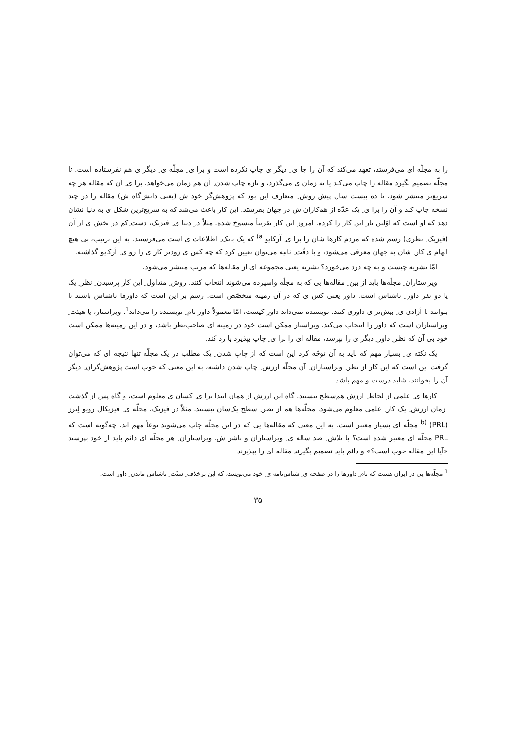را به مجلّه ای می‌فرستد، تعهد می‌کند که آن را جا ی ِ دیگر ی چاپ نکرده است و برا ی ِ مجلّه ی ِ دیگر ی هم نفرستاده است. تا مجلّه تصمیم بگیرد مقاله را چاپ می‌کند یا نه زمان ی می‌گذرد، و تازه چاپ شدن ِ آن هم زمان می‌خواهد. برا ی ِ آن که مقاله هر چه سریع‌تر منتشر شود، تا ده بیست سال پیش روش ِ متعارف این بود که پژوهش‌گر خود ش (یعنی دانش‌گاه ش) مقاله را در چند نسخه چاپ کند و آن را برا ی ِ یک عدّه از هم‌کاران ش در جهان بفرستد. این کار باعث می‌شد که به سریع‌ترین شکل ی به دنیا نشان دهد که او است که اوّلین بار این کار را کرده. امروز این کار تقریباً منسوخ شده. مثلاً در دنیا ی ِ فیزیک، دست ِکم در بخش ی از آن (فیزیک ِ نظری) رسم شده که مردم کارها شان را برا ی ِ آرکایو <sup>a)</sup> که یک بانک ِ اطلاعات ی است می‌فرستند. به این ترتیب، بی هیچ ابهام ی کار ِ شان به جهان معرفی می‌شود، و با دقّت ِ ثانیه می‌توان تعیین کرد که چه کس ی زودتر کار ی را رو ی ِ آرکایو گذاشته.
امّا نشریه چیست و به چه درد می‌خورد؟ نشریه یعنی مجموعه ای از مقاله‌ها که مرتب منتشر می‌شود.
ویراستاران ِ مجلّه‌ها باید از بین ِ مقاله‌ها یی که به مجلّه واسپرده می‌شوند انتخاب کنند. روش ِ متداول ِ این کار پرسیدن ِ نظر ِ یک یا دو نفر داور ِ ناشناس است. داور یعنی کس ی که در آن زمینه متخصّص است. رسم بر این است که داورها ناشناس باشند تا بتوانند با آزادی ی ِ بیش‌تر ی داوری کنند. نویسنده نمی‌داند داور کیست، امّا معمولاً داور نام ِ نویسنده را می‌داند<sup>1</sup>. ویراستار، یا هیئت ِ ویراستاران است که داور را انتخاب می‌کند. ویراستار ممکن است خود در زمینه ای صاحب‌نظر باشد، و در این زمینه‌ها ممکن است خود بی آن که نظر ِ داور ِ دیگر ی را بپرسد، مقاله ای را برا ی ِ چاپ بپذیرد یا رد کند.
یک نکته ی ِ بسیار مهم که باید به آن توجّه کرد این است که از چاپ شدن ِ یک مطلب در یک مجلّه تنها نتیجه ای که می‌توان گرفت این است که این کار از نظر ِ ویراستاران ِ آن مجلّه ارزش ِ چاپ شدن داشته، به این معنی که خوب است پژوهش‌گران ِ دیگر آن را بخوانند، شاید درست و مهم باشد.
کارها ی ِ علمی از لحاظ ِ ارزش هم‌سطح نیستند. گاه این ارزش از همان ابتدا برا ی ِ کسان ی معلوم است، و گاه پس از گذشت ِ زمان ارزش ِ یک کار ِ علمی معلوم می‌شود. مجلّه‌ها هم از نظر ِ سطح یک‌سان نیستند. مثلاً در فیزیک، مجلّه ی ِ فیزیکال رویو لِترز <sup>b)</sup> (PRL) مجلّه ای بسیار معتبر است، به این معنی که مقاله‌ها یی که در این مجلّه چاپ می‌شوند نوعاً مهم اند. چه‌گونه است که PRL مجلّه ای معتبر شده است؟ با تلاش ِ صد ساله ی ِ ویراستاران و ناشر ش. ویراستاران ِ هر مجلّه ای دائم باید از خود بپرسند «آیا این مقاله خوب است؟» و دائم باید تصمیم بگیرند مقاله ای را بپذیرند
<sup>1</sup> مجلّه‌ها یی در ایران هست که نام ِ داورها را در صفحه ی ِ شناس‌نامه ی ِ خود می‌نویسد، که این برخلاف ِ سنّت ِ ناشناس ماندن ِ داور است.
۳۵